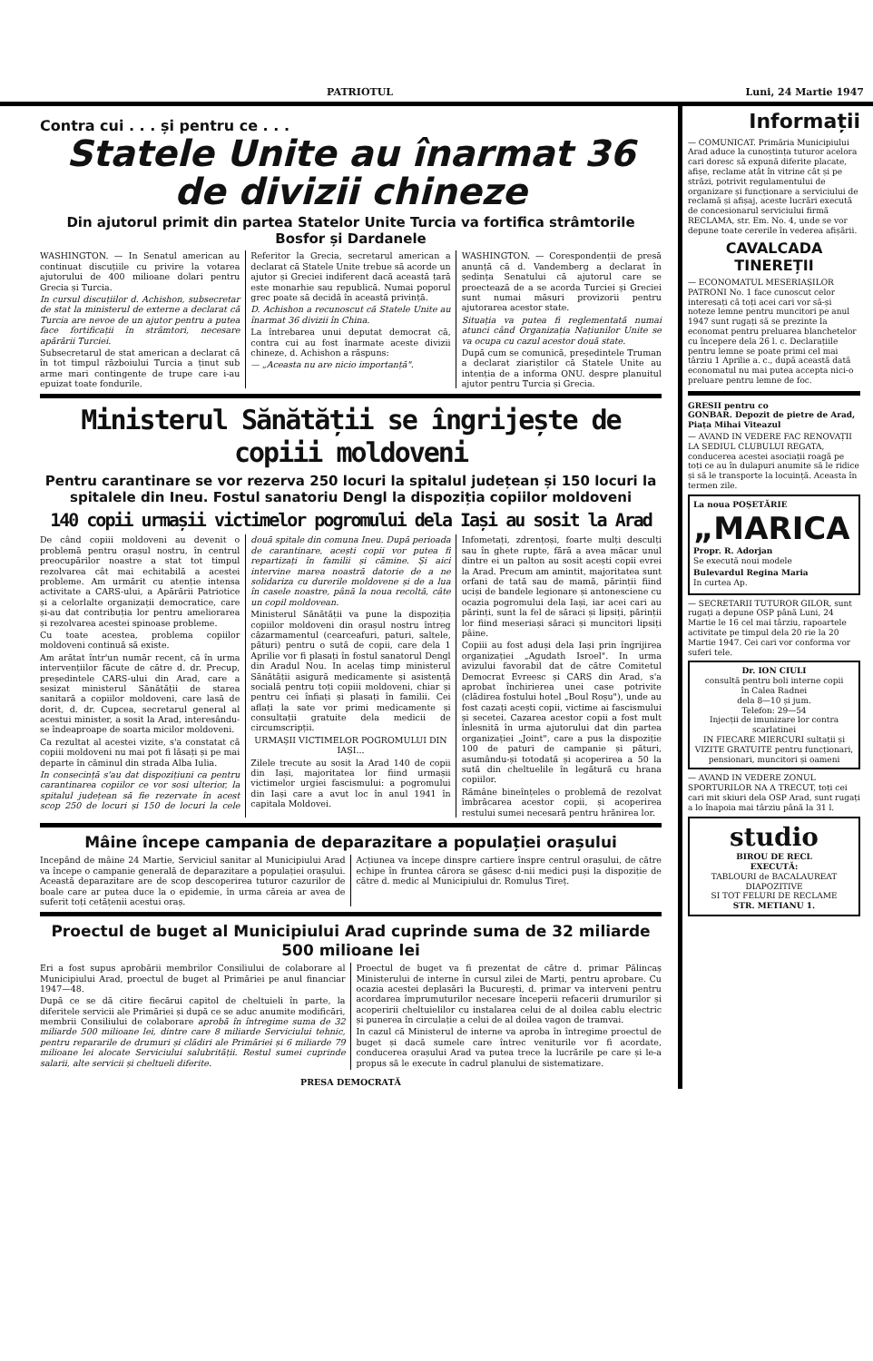PATRIOTUL Luni, 24 Martie 1947
Contra cui . . . și pentru ce . . .
Statele Unite au înarmat 36
de divizii chineze
Din ajutorul primit din partea Statelor Unite Turcia va fortifica strâmtorile Bosfor și Dardanele
WASHINGTON. — In Senatul american au continuat discuțiile cu privire la votarea ajutorului de 400 milioane dolari pentru Grecia și Turcia.
In cursul discuțiilor d. Achishon, subsecretar de stat la ministerul de externe a declarat că Turcia are nevoe de un ajutor pentru a putea face fortificații în strâmtori, necesare apărării Turciei.
Subsecretarul de stat american a declarat că în tot timpul războiului Turcia a ținut sub arme mari contingente de trupe care i-au epuizat toate fondurile.
Referitor la Grecia, secretarul american a declarat că Statele Unite trebue să acorde un ajutor și Greciei indiferent dacă această țară este monarhie sau republică. Numai poporul grec poate să decidă în această privință.
D. Achishon a recunoscut că Statele Unite au înarmat 36 divizii în China.
La întrebarea unui deputat democrat că, contra cui au fost înarmate aceste divizii chineze, d. Achishon a răspuns:
— „Aceasta nu are nicio importanță".
WASHINGTON. — Corespondenții de presă anunță că d. Vandemberg a declarat în ședința Senatului că ajutorul care se proectează de a se acorda Turciei și Greciei sunt numai măsuri provizorii pentru ajutorarea acestor state.
Situația va putea fi reglementată numai atunci când Organizația Națiunilor Unite se va ocupa cu cazul acestor două state.
După cum se comunică, președintele Truman a declarat ziariștilor că Statele Unite au intenția de a informa ONU. despre planuitul ajutor pentru Turcia și Grecia.
Ministerul Sănătății se îngrijește de copiii moldoveni
Pentru carantinare se vor rezerva 250 locuri la spitalul județean și 150 locuri la spitalele din Ineu. Fostul sanatoriu Dengl la dispoziția copiilor moldoveni
140 copii urmașii victimelor pogromului dela Iași au sosit la Arad
De când copiii moldoveni au devenit o problemă pentru orașul nostru, în centrul preocupărilor noastre a stat tot timpul rezolvarea cât mai echitabilă a acestei probleme. Am urmărit cu atenție intensa activitate a CARS-ului, a Apărării Patriotice și a celorlalte organizații democratice, care și-au dat contribuția lor pentru ameliorarea și rezolvarea acestei spinoase probleme.
Cu toate acestea, problema copiilor moldoveni continuă să existe.
Am arătat într'un număr recent, că în urma intervențiilor făcute de către d. dr. Precup, președintele CARS-ului din Arad, care a sesizat ministerul Sănătății de starea sanitară a copiilor moldoveni, care lasă de dorit, d. dr. Cupcea, secretarul general al acestui minister, a sosit la Arad, interesându-se îndeaproape de soarta micilor moldoveni.
Ca rezultat al acestei vizite, s'a constatat că copiii moldoveni nu mai pot fi lăsați și pe mai departe în căminul din strada Alba Iulia.
In consecință s'au dat dispozițiuni ca pentru carantinarea copiilor ce vor sosi ulterior, la spitalul județean să fie rezervate în acest scop 250 de locuri și 150 de locuri la cele două spitale din comuna Ineu. După perioada de carantinare, acești copii vor putea fi repartizați în familii și cămine. Și aici intervine marea noastră datorie de a ne solidariza cu durerile moldovene și de a lua în casele noastre, până la noua recoltă, câte un copil moldovean.
Ministerul Sănătății va pune la dispoziția copiilor moldoveni din orașul nostru întreg căzarmamentul (cearceafuri, paturi, saltele, pături) pentru o sută de copii, care dela 1 Aprilie vor fi plasați în fostul sanatorul Dengl din Aradul Nou. In acelaș timp ministerul Sănătății asigură medicamente și asistență socială pentru toți copiii moldoveni, chiar și pentru cei înfiați și plasați în familii. Cei aflați la sate vor primi medicamente și consultații gratuite dela medicii de circumscripții.
URMAȘII VICTIMELOR POGROMULUI DIN IAȘI...
Zilele trecute au sosit la Arad 140 de copii din Iași, majoritatea lor fiind urmașii victimelor urgiei fascismului: a pogromului din Iași care a avut loc în anul 1941 în capitala Moldovei.
Infometați, zdrențoși, foarte mulți desculți sau în ghete rupte, fără a avea măcar unul dintre ei un palton au sosit acești copii evrei la Arad. Precum am amintit, majoritatea sunt orfani de tată sau de mamă, părinții fiind uciși de bandele legionare și antonesciene cu ocazia pogromului dela Iași, iar acei cari au părinți, sunt la fel de săraci și lipsiți, părinții lor fiind meseriași săraci și muncitori lipsiți pâine.
Copiii au fost aduși dela Iași prin îngrijirea organizației „Agudath Isroel". In urma avizului favorabil dat de către Comitetul Democrat Evreesc și CARS din Arad, s'a aprobat închirierea unei case potrivite (clădirea fostului hotel „Boul Roșu"), unde au fost cazați acești copii, victime ai fascismului și secetei. Cazarea acestor copii a fost mult înlesnită în urma ajutorului dat din partea organizației „Joint", care a pus la dispoziție 100 de paturi de campanie și pături, asumându-și totodată și acoperirea a 50 la sută din cheltuelile în legătură cu hrana copiilor.
Rămâne bineînțeles o problemă de rezolvat îmbrăcarea acestor copii, și acoperirea restului sumei necesară pentru hrănirea lor.
Mâine începe campania de deparazitare a populației orașului
Incepând de mâine 24 Martie, Serviciul sanitar al Municipiului Arad va începe o campanie generală de deparazitare a populației orașului. Această deparazitare are de scop descoperirea tuturor cazurilor de boale care ar putea duce la o epidemie, în urma căreia ar avea de suferit toți cetățenii acestui oraș.
Acțiunea va începe dinspre cartiere înspre centrul orașului, de către echipe în fruntea cărora se găsesc d-nii medici puși la dispoziție de către d. medic al Municipiului dr. Romulus Tireț.
Proectul de buget al Municipiului Arad cuprinde suma de 32 miliarde 500 milioane lei
Eri a fost supus aprobării membrilor Consiliului de colaborare al Municipiului Arad, proectul de buget al Primăriei pe anul financiar 1947—48.
După ce se dă citire fiecărui capitol de cheltuieli în parte, la diferitele servicii ale Primăriei și după ce se aduc anumite modificări, membrii Consiliului de colaborare aprobă în întregime suma de 32 miliarde 500 milioane lei, dintre care 8 miliarde Serviciului tehnic, pentru repararile de drumuri și clădiri ale Primăriei și 6 miliarde 79 milioane lei alocate Serviciului salubrității. Restul sumei cuprinde salarii, alte servicii și cheltueli diferite.
Proectul de buget va fi prezentat de către d. primar Pălincaș Ministerului de interne în cursul zilei de Marți, pentru aprobare. Cu ocazia acestei deplasări la București, d. primar va interveni pentru acordarea împrumuturilor necesare începerii refacerii drumurilor și acoperirii cheltuielilor cu instalarea celui de al doilea cablu electric și punerea în circulație a celui de al doilea vagon de tramvai.
In cazul că Ministerul de interne va aproba în întregime proectul de buget și dacă sumele care întrec veniturile vor fi acordate, conducerea orașului Arad va putea trece la lucrările pe care și le-a propus să le execute în cadrul planului de sistematizare.
PRESA DEMOCRATĂ
Informații
— COMUNICAT. Primăria Municipiului Arad aduce la cunoștința tuturor acelora cari doresc să expună diferite placate, afișe, reclame atât în vitrine cât și pe străzi, potrivit regulamentului de organizare și funcționare a serviciului de reclamă și afișaj, aceste lucrări execută de concesionarul serviciului firmă RECLAMA, str. Em. No. 4, unde se vor depune toate cererile în vederea afișării.
CAVALCADA TINEREȚII
— ECONOMATUL MESERIAȘILOR PATRONI No. 1 face cunoscut celor interesați că toți acei cari vor să-și noteze lemne pentru muncitori pe anul 1947 sunt rugați să se prezinte la economat pentru preluarea blanchetelor cu începere dela 26 l. c. Declarațiile pentru lemne se poate primi cel mai târziu 1 Aprilie a. c., după această dată economatul nu mai putea accepta nici-o preluare pentru lemne de foc.
GRESII pentru co
GONBAR. Depozit de pietre de Arad, Piața Mihai Viteazul
— AVAND IN VEDERE FAC RENOVAȚII LA SEDIUL CLUBULUI REGATA, conducerea acestei asociații roagă pe toți ce au în dulapuri anumite să le ridice și să le transporte la locuință. Aceasta în termen zile.
La noua POȘETĂRIE
„MARICA
Propr. R. Adorjan
Se execută noui modele
Bulevardul Regina Maria
In curtea Ap.
— SECRETARII TUTUROR GILOR, sunt rugați a depune OSP până Luni, 24 Martie le 16 cel mai târziu, rapoartele activitate pe timpul dela 20 rie la 20 Martie 1947. Cei cari vor conforma vor suferi tele.
Dr. ION CIULI
consultă pentru boli interne copii
în Calea Radnei
dela 8—10 și jum.
Telefon: 29—54
Injecții de imunizare lor contra scarlatinei
IN FIECARE MIERCURI sultații și VIZITE GRATUITE pentru funcționari, pensionari, muncitori și oameni
— AVAND IN VEDERE ZONUL SPORTURILOR NA A TRECUT, toți cei cari mit skiuri dela OSP Arad, sunt rugați a lo înapoia mai târziu până la 31 l.
studio
BIROU DE RECL
EXECUTĂ:
TABLOURI de BACALAUREAT
DIAPOZITIVE
SI TOT FELURI DE RECLAME
STR. METIANU 1.